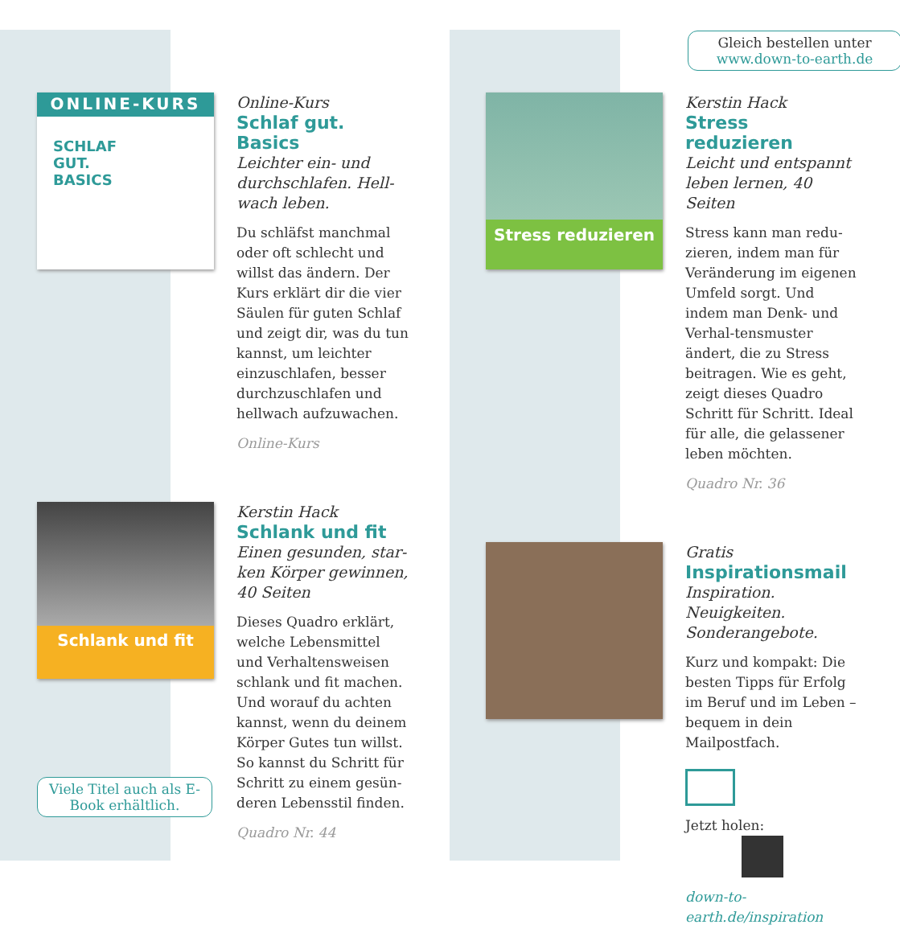ONLINE-KURS
SCHLAF
GUT.
BASICS
Online-Kurs
Schlaf gut. Basics
Leichter ein- und durchschlafen. Hell-wach leben.
Du schläfst manchmal oder oft schlecht und willst das ändern. Der Kurs erklärt dir die vier Säulen für guten Schlaf und zeigt dir, was du tun kannst, um leichter einzuschlafen, besser durchzuschlafen und hellwach aufzuwachen.
Online-Kurs
Schlank und fit
Kerstin Hack
Schlank und fit
Einen gesunden, star-ken Körper gewinnen, 40 Seiten
Dieses Quadro erklärt, welche Lebensmittel und Verhaltensweisen schlank und fit machen. Und worauf du achten kannst, wenn du deinem Körper Gutes tun willst. So kannst du Schritt für Schritt zu einem gesün-deren Lebensstil finden.
Quadro Nr. 44
Viele Titel auch als E-Book erhältlich.
Gleich bestellen unter
www.down-to-earth.de
Stress reduzieren
Kerstin Hack
Stress reduzieren
Leicht und entspannt leben lernen, 40 Seiten
Stress kann man redu-zieren, indem man für Veränderung im eigenen Umfeld sorgt. Und indem man Denk- und Verhal-tensmuster ändert, die zu Stress beitragen. Wie es geht, zeigt dieses Quadro Schritt für Schritt. Ideal für alle, die gelassener leben möchten.
Quadro Nr. 36
Gratis
Inspirationsmail
Inspiration. Neuigkeiten. Sonderangebote.
Kurz und kompakt: Die besten Tipps für Erfolg im Beruf und im Leben – bequem in dein Mailpostfach.
Jetzt holen:
down-to-earth.de/inspiration